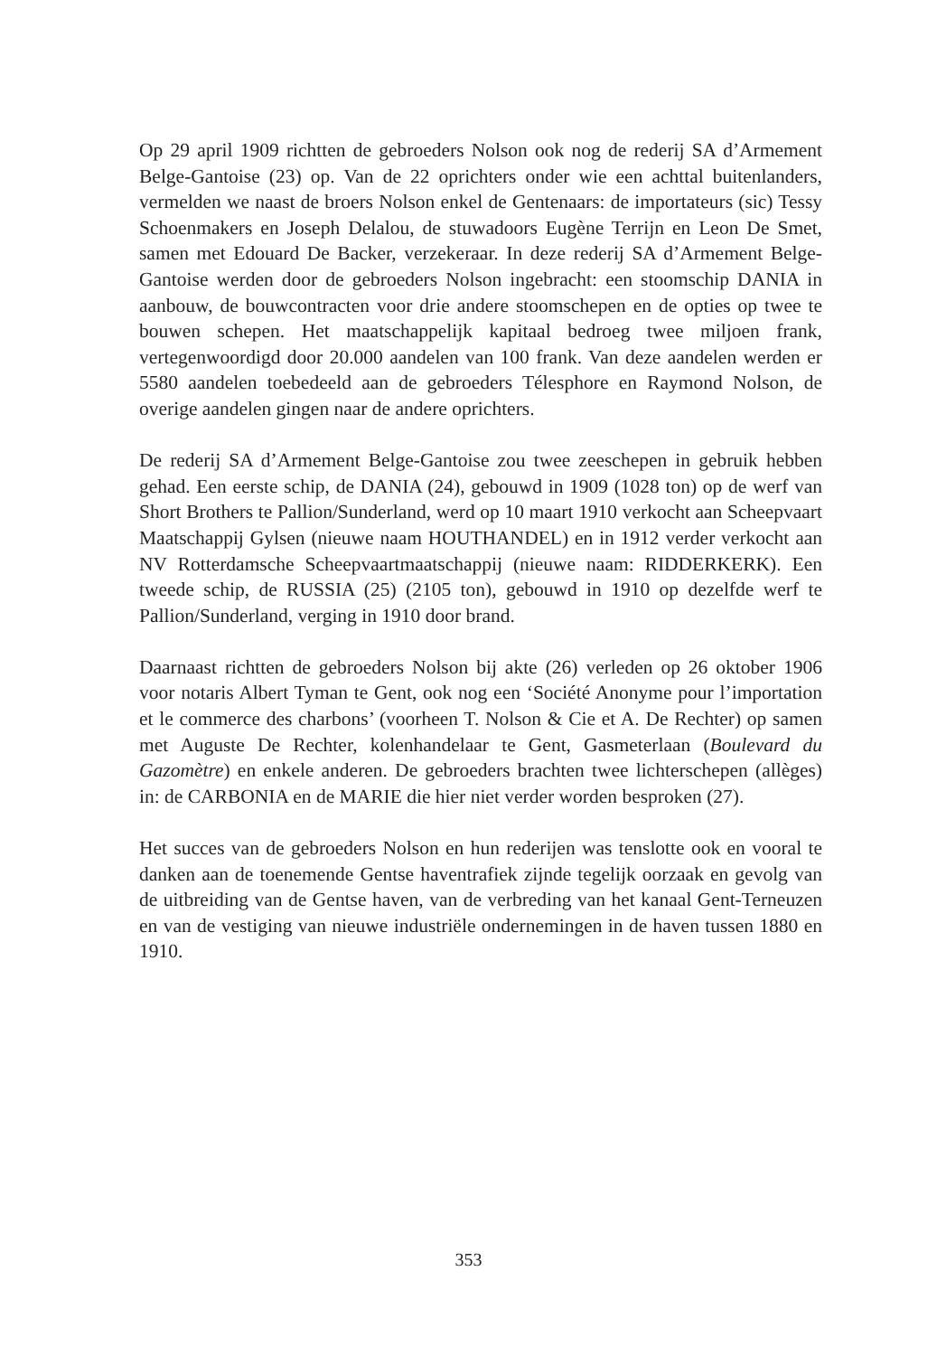Op 29 april 1909 richtten de gebroeders Nolson ook nog de rederij SA d’Armement Belge-Gantoise (23) op. Van de 22 oprichters onder wie een achttal buitenlanders, vermelden we naast de broers Nolson enkel de Gentenaars: de importateurs (sic) Tessy Schoenmakers en Joseph Delalou, de stuwadoors Eugène Terrijn en Leon De Smet, samen met Edouard De Backer, verzekeraar. In deze rederij SA d’Armement Belge-Gantoise werden door de gebroeders Nolson ingebracht: een stoomschip DANIA in aanbouw, de bouwcontracten voor drie andere stoomschepen en de opties op twee te bouwen schepen. Het maatschappelijk kapitaal bedroeg twee miljoen frank, vertegenwoordigd door 20.000 aandelen van 100 frank. Van deze aandelen werden er 5580 aandelen toebedeeld aan de gebroeders Télesphore en Raymond Nolson, de overige aandelen gingen naar de andere oprichters.
De rederij SA d’Armement Belge-Gantoise zou twee zeeschepen in gebruik hebben gehad. Een eerste schip, de DANIA (24), gebouwd in 1909 (1028 ton) op de werf van Short Brothers te Pallion/Sunderland, werd op 10 maart 1910 verkocht aan Scheepvaart Maatschappij Gylsen (nieuwe naam HOUTHANDEL) en in 1912 verder verkocht aan NV Rotterdamsche Scheepvaartmaatschappij (nieuwe naam: RIDDERKERK). Een tweede schip, de RUSSIA (25) (2105 ton), gebouwd in 1910 op dezelfde werf te Pallion/Sunderland, verging in 1910 door brand.
Daarnaast richtten de gebroeders Nolson bij akte (26) verleden op 26 oktober 1906 voor notaris Albert Tyman te Gent, ook nog een ‘Société Anonyme pour l’importation et le commerce des charbons’ (voorheen T. Nolson & Cie et A. De Rechter) op samen met Auguste De Rechter, kolenhandelaar te Gent, Gasmeterlaan (Boulevard du Gazomètre) en enkele anderen. De gebroeders brachten twee lichterschepen (allèges) in: de CARBONIA en de MARIE die hier niet verder worden besproken (27).
Het succes van de gebroeders Nolson en hun rederijen was tenslotte ook en vooral te danken aan de toenemende Gentse haventrafiek zijnde tegelijk oorzaak en gevolg van de uitbreiding van de Gentse haven, van de verbreding van het kanaal Gent-Terneuzen en van de vestiging van nieuwe industriële ondernemingen in de haven tussen 1880 en 1910.
353